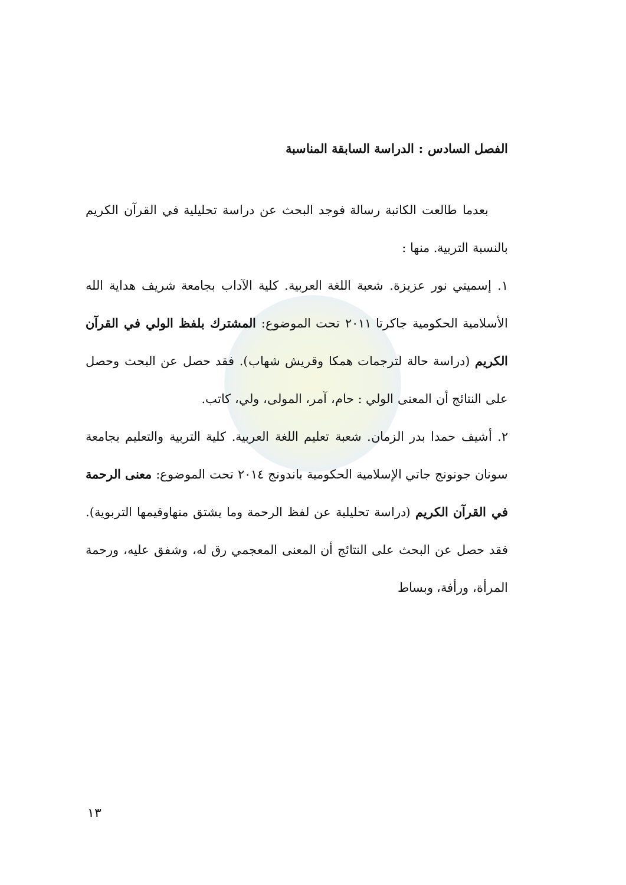الفصل السادس : الدراسة السابقة المناسبة
بعدما طالعت الكاتبة رسالة فوجد البحث عن دراسة تحليلية في القرآن الكريم بالنسبة التربية. منها :
١. إسميتي نور عزيزة. شعبة اللغة العربية. كلية الآداب بجامعة شريف هداية الله الأسلامية الحكومية جاكرتا ٢٠١١ تحت الموضوع: المشترك بلفظ الولي في القرآن الكريم (دراسة حالة لترجمات همكا وقريش شهاب). فقد حصل عن البحث وحصل على النتائج أن المعنى الولي : حام، آمر، المولى، ولي، كاتب.
٢. أشيف حمدا بدر الزمان. شعبة تعليم اللغة العربية. كلية التربية والتعليم بجامعة سونان جونونج جاتي الإسلامية الحكومية باندونج ٢٠١٤ تحت الموضوع: معنى الرحمة في القرآن الكريم (دراسة تحليلية عن لفظ الرحمة وما يشتق منهاوقيمها التربوية). فقد حصل عن البحث على النتائج أن المعنى المعجمي رق له، وشفق عليه، ورحمة المرأة، ورأفة، وبساط
١٣